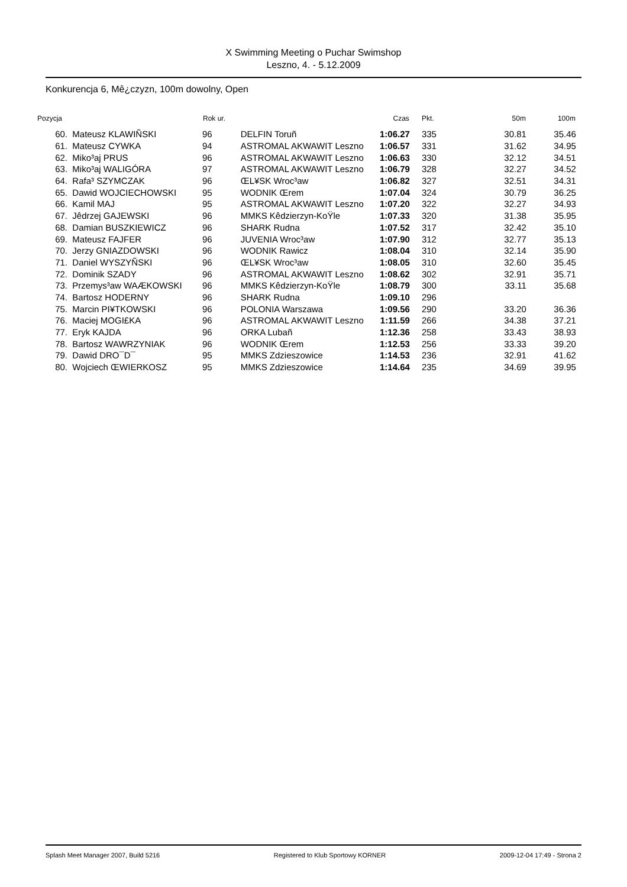X Swimming Meeting o Puchar Swimshop
Leszno, 4. - 5.12.2009
Konkurencja 6, Mê¿czyzn, 100m dowolny, Open
| Pozycja | | Rok ur. | | Czas | Pkt. | 50m | 100m |
| --- | --- | --- | --- | --- | --- | --- | --- |
| 60. | Mateusz KLAWIÑSKI | 96 | DELFIN Toruñ | 1:06.27 | 335 | 30.81 | 35.46 |
| 61. | Mateusz CYWKA | 94 | ASTROMAL AKWAWIT Leszno | 1:06.57 | 331 | 31.62 | 34.95 |
| 62. | Miko³aj PRUS | 96 | ASTROMAL AKWAWIT Leszno | 1:06.63 | 330 | 32.12 | 34.51 |
| 63. | Miko³aj WALIGÓRA | 97 | ASTROMAL AKWAWIT Leszno | 1:06.79 | 328 | 32.27 | 34.52 |
| 64. | Rafa³ SZYMCZAK | 96 | ŒL¥SK Wroc³aw | 1:06.82 | 327 | 32.51 | 34.31 |
| 65. | Dawid WOJCIECHOWSKI | 95 | WODNIK Œrem | 1:07.04 | 324 | 30.79 | 36.25 |
| 66. | Kamil MAJ | 95 | ASTROMAL AKWAWIT Leszno | 1:07.20 | 322 | 32.27 | 34.93 |
| 67. | Jêdrzej GAJEWSKI | 96 | MMKS Kêdzierzyn-KoŸle | 1:07.33 | 320 | 31.38 | 35.95 |
| 68. | Damian BUSZKIEWICZ | 96 | SHARK Rudna | 1:07.52 | 317 | 32.42 | 35.10 |
| 69. | Mateusz FAJFER | 96 | JUVENIA Wroc³aw | 1:07.90 | 312 | 32.77 | 35.13 |
| 70. | Jerzy GNIAZDOWSKI | 96 | WODNIK Rawicz | 1:08.04 | 310 | 32.14 | 35.90 |
| 71. | Daniel WYSZYÑSKI | 96 | ŒL¥SK Wroc³aw | 1:08.05 | 310 | 32.60 | 35.45 |
| 72. | Dominik SZADY | 96 | ASTROMAL AKWAWIT Leszno | 1:08.62 | 302 | 32.91 | 35.71 |
| 73. | Przemys³aw WAÆKOWSKI | 96 | MMKS Kêdzierzyn-KoŸle | 1:08.79 | 300 | 33.11 | 35.68 |
| 74. | Bartosz HODERNY | 96 | SHARK Rudna | 1:09.10 | 296 | | |
| 75. | Marcin PI¥TKOWSKI | 96 | POLONIA Warszawa | 1:09.56 | 290 | 33.20 | 36.36 |
| 76. | Maciej MOGI£KA | 96 | ASTROMAL AKWAWIT Leszno | 1:11.59 | 266 | 34.38 | 37.21 |
| 77. | Eryk KAJDA | 96 | ORKA Lubañ | 1:12.36 | 258 | 33.43 | 38.93 |
| 78. | Bartosz WAWRZYNIAK | 96 | WODNIK Œrem | 1:12.53 | 256 | 33.33 | 39.20 |
| 79. | Dawid DRO¯D¯ | 95 | MMKS Zdzieszowice | 1:14.53 | 236 | 32.91 | 41.62 |
| 80. | Wojciech ŒWIERKOSZ | 95 | MMKS Zdzieszowice | 1:14.64 | 235 | 34.69 | 39.95 |
Splash Meet Manager 2007, Build 5216 Registered to Klub Sportowy KORNER 2009-12-04 17:49 - Strona 2